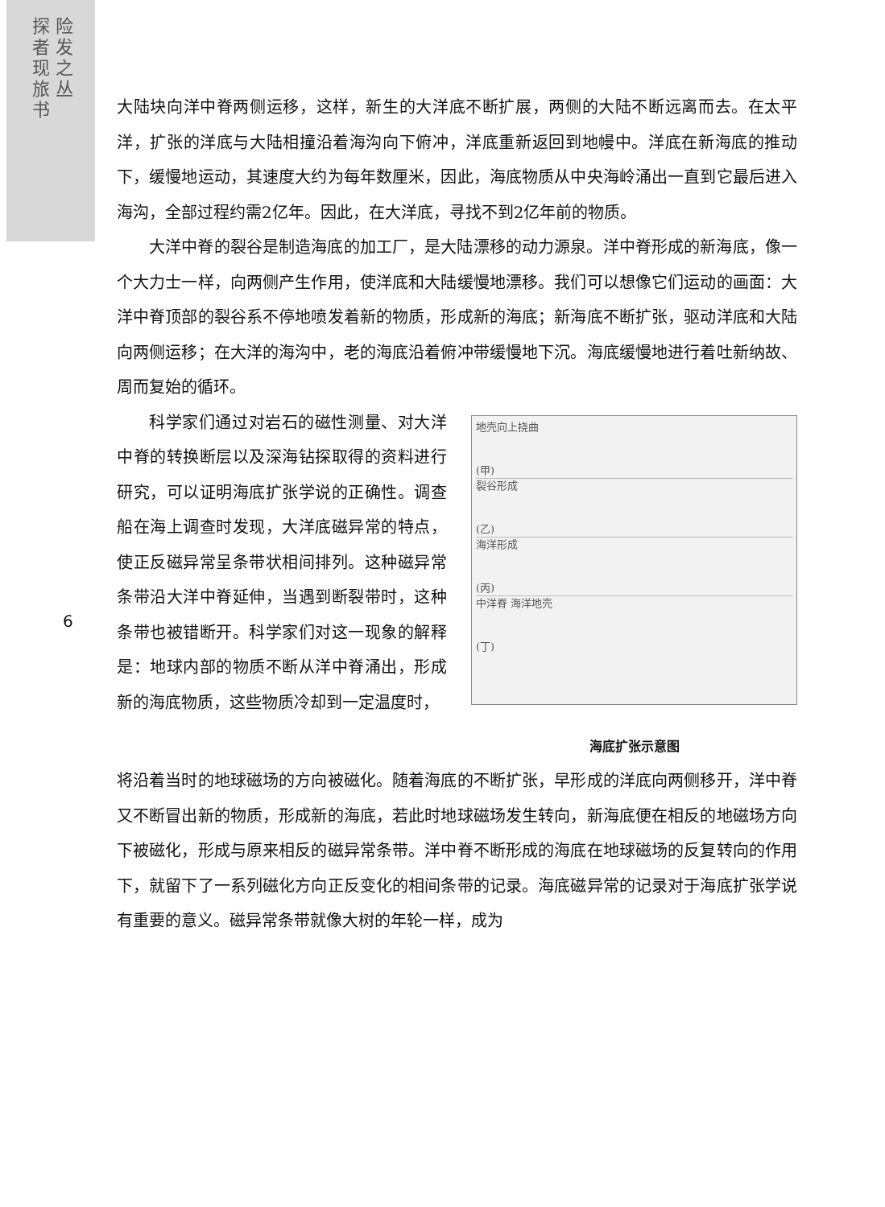探 险 者 发 现 之 旅 丛 书
大陆块向洋中脊两侧运移，这样，新生的大洋底不断扩展，两侧的大陆不断远离而去。在太平洋，扩张的洋底与大陆相撞沿着海沟向下俯冲，洋底重新返回到地幔中。洋底在新海底的推动下，缓慢地运动，其速度大约为每年数厘米，因此，海底物质从中央海岭涌出一直到它最后进入海沟，全部过程约需2亿年。因此，在大洋底，寻找不到2亿年前的物质。
大洋中脊的裂谷是制造海底的加工厂，是大陆漂移的动力源泉。洋中脊形成的新海底，像一个大力士一样，向两侧产生作用，使洋底和大陆缓慢地漂移。我们可以想像它们运动的画面：大洋中脊顶部的裂谷系不停地喷发着新的物质，形成新的海底；新海底不断扩张，驱动洋底和大陆向两侧运移；在大洋的海沟中，老的海底沿着俯冲带缓慢地下沉。海底缓慢地进行着吐新纳故、周而复始的循环。
科学家们通过对岩石的磁性测量、对大洋中脊的转换断层以及深海钻探取得的资料进行研究，可以证明海底扩张学说的正确性。调查船在海上调查时发现，大洋底磁异常的特点，使正反磁异常呈条带状相间排列。这种磁异常条带沿大洋中脊延伸，当遇到断裂带时，这种条带也被错断开。科学家们对这一现象的解释是：地球内部的物质不断从洋中脊涌出，形成新的海底物质，这些物质冷却到一定温度时，
地壳向上挠曲
(甲)
裂谷形成
(乙)
海洋形成
(丙)
中洋脊 海洋地壳
(丁)
海底扩张示意图
将沿着当时的地球磁场的方向被磁化。随着海底的不断扩张，早形成的洋底向两侧移开，洋中脊又不断冒出新的物质，形成新的海底，若此时地球磁场发生转向，新海底便在相反的地磁场方向下被磁化，形成与原来相反的磁异常条带。洋中脊不断形成的海底在地球磁场的反复转向的作用下，就留下了一系列磁化方向正反变化的相间条带的记录。海底磁异常的记录对于海底扩张学说有重要的意义。磁异常条带就像大树的年轮一样，成为
6